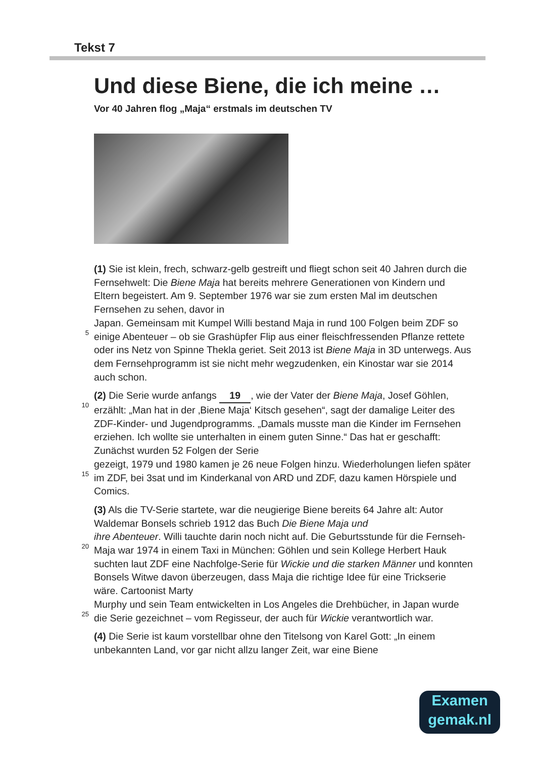Tekst 7
Und diese Biene, die ich meine …
Vor 40 Jahren flog „Maja“ erstmals im deutschen TV
(1) Sie ist klein, frech, schwarz-gelb gestreift und fliegt schon seit 40 Jahren durch die Fernsehwelt: Die Biene Maja hat bereits mehrere Generationen von Kindern und Eltern begeistert. Am 9. September 1976 war sie zum ersten Mal im deutschen Fernsehen zu sehen, davor in
5 Japan. Gemeinsam mit Kumpel Willi bestand Maja in rund 100 Folgen beim ZDF so einige Abenteuer – ob sie Grashüpfer Flip aus einer fleischfressenden Pflanze rettete oder ins Netz von Spinne Thekla geriet. Seit 2013 ist Biene Maja in 3D unterwegs. Aus dem Fernsehprogramm ist sie nicht mehr wegzudenken, ein Kinostar war sie 2014 auch schon.
10(2) Die Serie wurde anfangs 19, wie der Vater der Biene Maja, Josef Göhlen, erzählt: „Man hat in der ‚Biene Maja‘ Kitsch gesehen“, sagt der damalige Leiter des ZDF-Kinder- und Jugendprogramms. „Damals musste man die Kinder im Fernsehen erziehen. Ich wollte sie unterhalten in einem guten Sinne.“ Das hat er geschafft: Zunächst wurden 52 Folgen der Serie
15gezeigt, 1979 und 1980 kamen je 26 neue Folgen hinzu. Wiederholungen liefen später im ZDF, bei 3sat und im Kinderkanal von ARD und ZDF, dazu kamen Hörspiele und Comics.
(3) Als die TV-Serie startete, war die neugierige Biene bereits 64 Jahre alt: Autor Waldemar Bonsels schrieb 1912 das Buch Die Biene Maja und
20 ihre Abenteuer. Willi tauchte darin noch nicht auf. Die Geburtsstunde für die Fernseh-Maja war 1974 in einem Taxi in München: Göhlen und sein Kollege Herbert Hauk suchten laut ZDF eine Nachfolge-Serie für Wickie und die starken Männer und konnten Bonsels Witwe davon überzeugen, dass Maja die richtige Idee für eine Trickserie wäre. Cartoonist Marty
25 Murphy und sein Team entwickelten in Los Angeles die Drehbücher, in Japan wurde die Serie gezeichnet – vom Regisseur, der auch für Wickie verantwortlich war.
(4) Die Serie ist kaum vorstellbar ohne den Titelsong von Karel Gott: „In einem unbekannten Land, vor gar nicht allzu langer Zeit, war eine Biene
Examen
gemak.nl